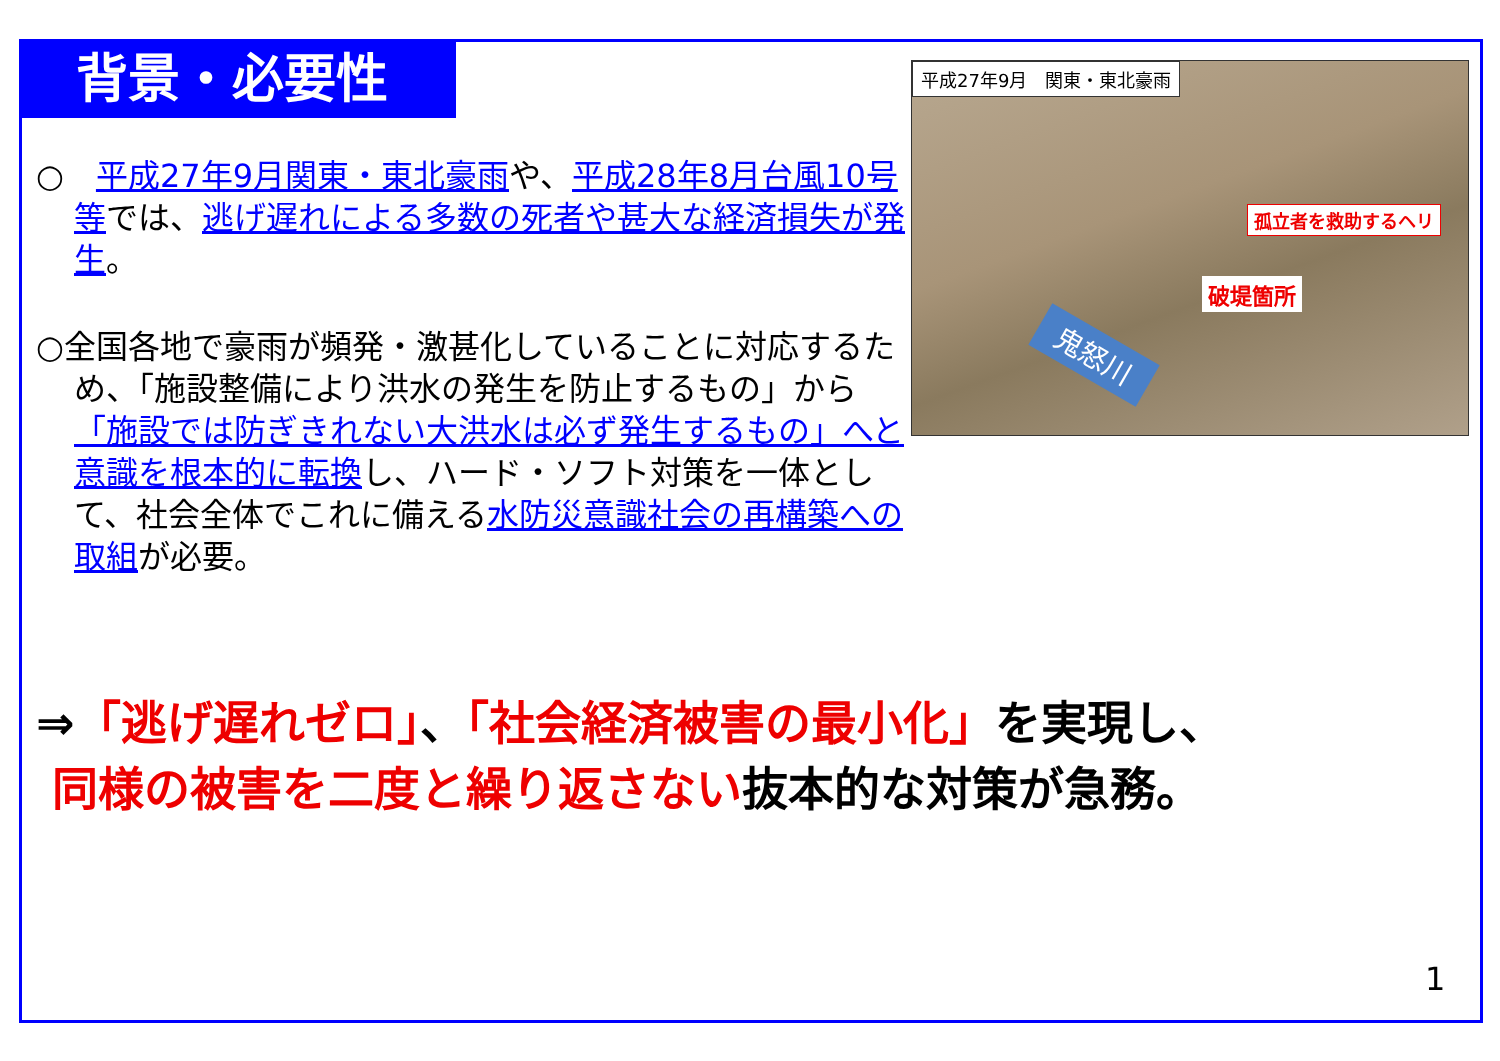背景・必要性
○　平成27年9月関東・東北豪雨や、平成28年8月台風10号等では、逃げ遅れによる多数の死者や甚大な経済損失が発生。
○全国各地で豪雨が頻発・激甚化していることに対応するため、「施設整備により洪水の発生を防止するもの」から「施設では防ぎきれない大洪水は必ず発生するもの」へと意識を根本的に転換し、ハード・ソフト対策を一体として、社会全体でこれに備える水防災意識社会の再構築への取組が必要。
平成27年9月　関東・東北豪雨
孤立者を救助するヘリ
破堤箇所
鬼怒川
⇒「逃げ遅れゼロ」、「社会経済被害の最小化」を実現し、
同様の被害を二度と繰り返さない抜本的な対策が急務。
1